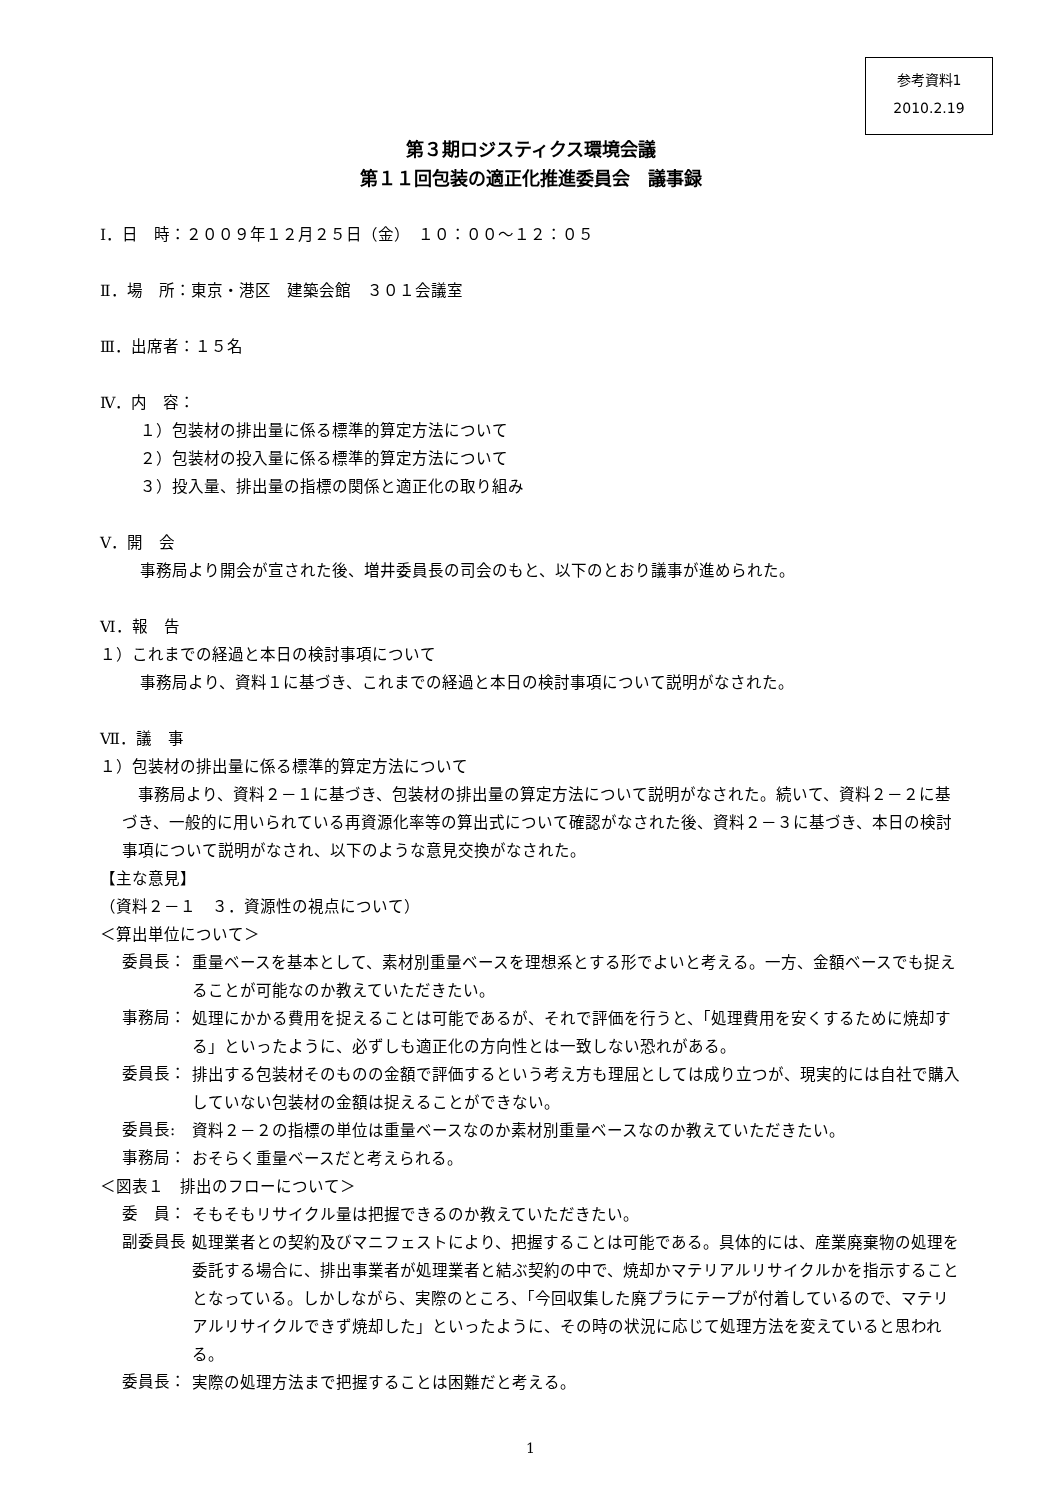参考資料1
2010.2.19
第３期ロジスティクス環境会議
第１１回包装の適正化推進委員会　議事録
Ⅰ．日　時：２００９年１２月２５日（金）　１０：００～１２：０５
Ⅱ．場　所：東京・港区　建築会館　３０１会議室
Ⅲ．出席者：１５名
Ⅳ．内　容：
１）包装材の排出量に係る標準的算定方法について
２）包装材の投入量に係る標準的算定方法について
３）投入量、排出量の指標の関係と適正化の取り組み
Ⅴ．開　会
事務局より開会が宣された後、増井委員長の司会のもと、以下のとおり議事が進められた。
Ⅵ．報　告
１）これまでの経過と本日の検討事項について
事務局より、資料１に基づき、これまでの経過と本日の検討事項について説明がなされた。
Ⅶ．議　事
１）包装材の排出量に係る標準的算定方法について
　事務局より、資料２－１に基づき、包装材の排出量の算定方法について説明がなされた。続いて、資料２－２に基づき、一般的に用いられている再資源化率等の算出式について確認がなされた後、資料２－３に基づき、本日の検討事項について説明がなされ、以下のような意見交換がなされた。
【主な意見】
（資料２－１　３．資源性の視点について）
＜算出単位について＞
委員長：
重量ベースを基本として、素材別重量ベースを理想系とする形でよいと考える。一方、金額ベースでも捉えることが可能なのか教えていただきたい。
事務局：
処理にかかる費用を捉えることは可能であるが、それで評価を行うと、「処理費用を安くするために焼却する」といったように、必ずしも適正化の方向性とは一致しない恐れがある。
委員長：
排出する包装材そのものの金額で評価するという考え方も理屈としては成り立つが、現実的には自社で購入していない包装材の金額は捉えることができない。
委員長:
資料２－２の指標の単位は重量ベースなのか素材別重量ベースなのか教えていただきたい。
事務局：
おそらく重量ベースだと考えられる。
＜図表１　排出のフローについて＞
委　員：
そもそもリサイクル量は把握できるのか教えていただきたい。
副委員長：
処理業者との契約及びマニフェストにより、把握することは可能である。具体的には、産業廃棄物の処理を委託する場合に、排出事業者が処理業者と結ぶ契約の中で、焼却かマテリアルリサイクルかを指示することとなっている。しかしながら、実際のところ、「今回収集した廃プラにテープが付着しているので、マテリアルリサイクルできず焼却した」といったように、その時の状況に応じて処理方法を変えていると思われる。
委員長：
実際の処理方法まで把握することは困難だと考える。
1